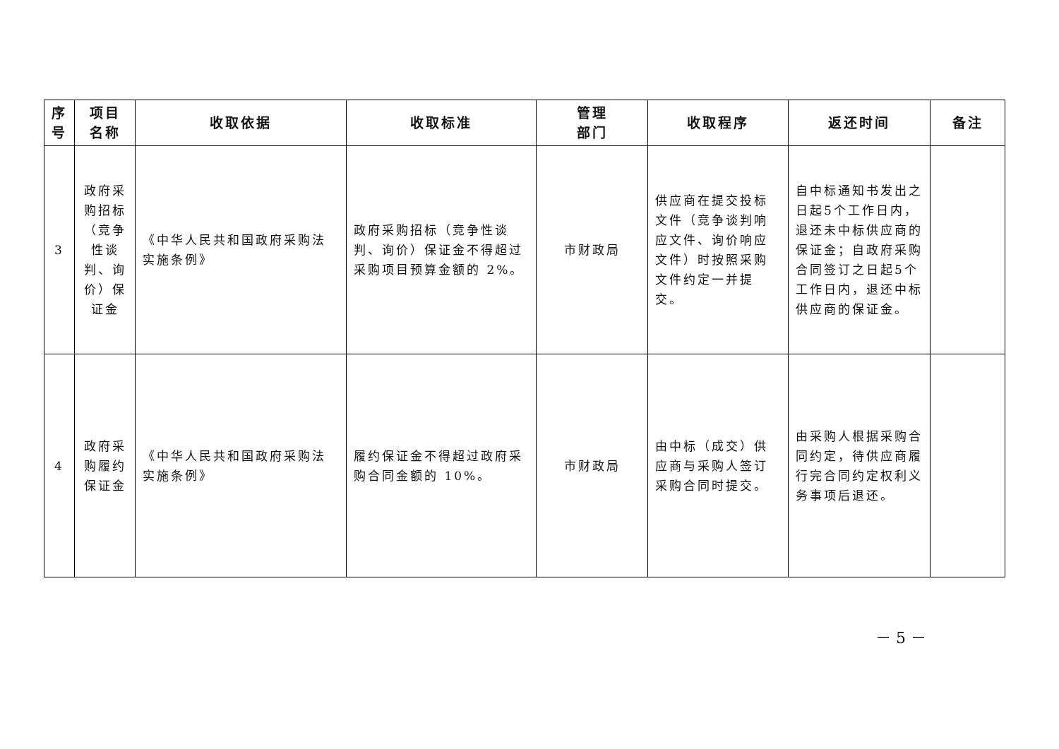| 序号 | 项目名称 | 收取依据 | 收取标准 | 管理 部门 | 收取程序 | 返还时间 | 备注 |
| --- | --- | --- | --- | --- | --- | --- | --- |
| 3 | 政府采购招标（竞争性谈判、询价）保证金 | 《中华人民共和国政府采购法实施条例》 | 政府采购招标（竞争性谈判、询价）保证金不得超过采购项目预算金额的 2%。 | 市财政局 | 供应商在提交投标文件（竞争谈判响应文件、询价响应文件）时按照采购文件约定一并提交。 | 自中标通知书发出之日起5个工作日内，退还未中标供应商的保证金；自政府采购合同签订之日起5个工作日内，退还中标供应商的保证金。 | |
| 4 | 政府采购履约保证金 | 《中华人民共和国政府采购法实施条例》 | 履约保证金不得超过政府采购合同金额的 10%。 | 市财政局 | 由中标（成交）供应商与采购人签订采购合同时提交。 | 由采购人根据采购合同约定，待供应商履行完合同约定权利义务事项后退还。 | |
－ 5 －